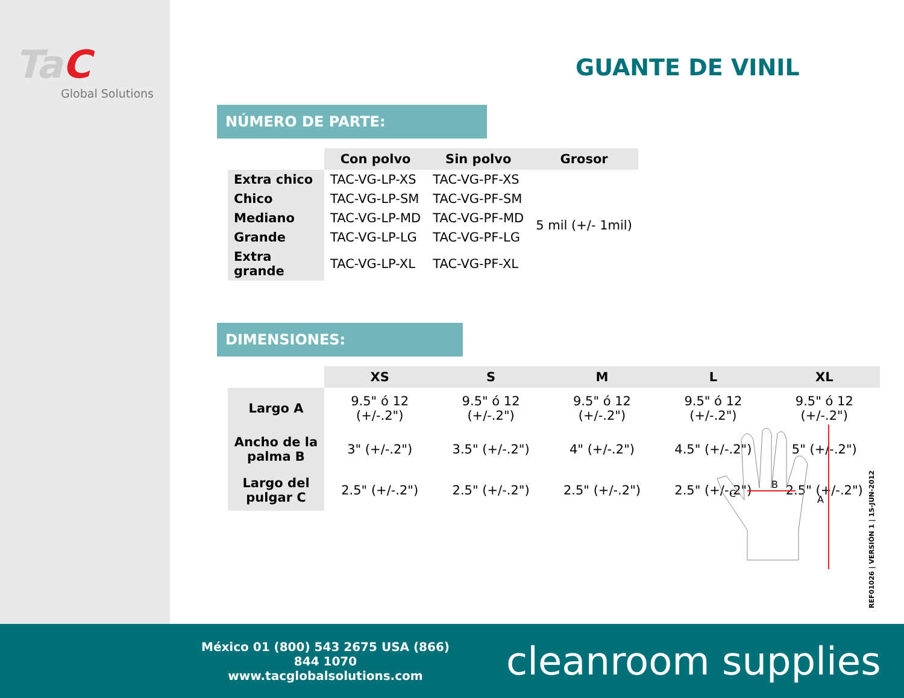TaC
Global Solutions
GUANTE DE VINIL
NÚMERO DE PARTE:
| | Con polvo | Sin polvo | Grosor |
| Extra chico | TAC-VG-LP-XS | TAC-VG-PF-XS | 5 mil (+/- 1mil) |
| Chico | TAC-VG-LP-SM | TAC-VG-PF-SM | |
| Mediano | TAC-VG-LP-MD | TAC-VG-PF-MD | |
| Grande | TAC-VG-LP-LG | TAC-VG-PF-LG | |
| Extra grande | TAC-VG-LP-XL | TAC-VG-PF-XL | |
DIMENSIONES:
| | XS | S | M | L | XL |
| Largo A | 9.5" ó 12 (+/-.2") | 9.5" ó 12 (+/-.2") | 9.5" ó 12 (+/-.2") | 9.5" ó 12 (+/-.2") | 9.5" ó 12 (+/-.2") |
| Ancho de la palma B | 3" (+/-.2") | 3.5" (+/-.2") | 4" (+/-.2") | 4.5" (+/-.2") | 5" (+/-.2") |
| Largo del pulgar C | 2.5" (+/-.2") | 2.5" (+/-.2") | 2.5" (+/-.2") | 2.5" (+/-.2") | 2.5" (+/-.2") |
B
C
A
REF01026 | VERSIÓN 1 | 15-JUN-2012
México 01 (800) 543 2675 USA (866) 844 1070
www.tacglobalsolutions.com
cleanroom supplies